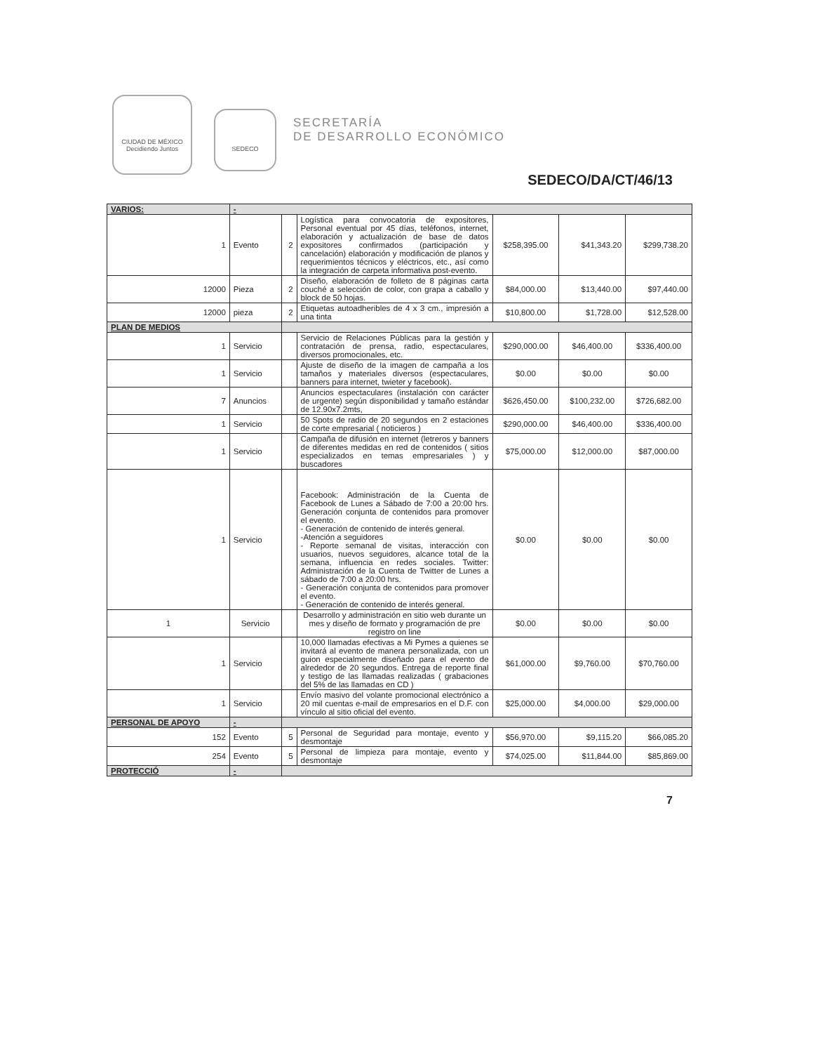CIUDAD DE MÉXICO
Decidiendo Juntos
SEDECO
SECRETARÍA
DE DESARROLLO ECONÓMICO
SEDECO/DA/CT/46/13
| VARIOS: | - | | | | | |
| 1 | Evento | 2 | Logística para convocatoria de expositores, Personal eventual por 45 días, teléfonos, internet, elaboración y actualización de base de datos expositores confirmados (participación y cancelación) elaboración y modificación de planos y requerimientos técnicos y eléctricos, etc., así como la integración de carpeta informativa post-evento. | $258,395.00 | $41,343.20 | $299,738.20 |
| 12000 | Pieza | 2 | Diseño, elaboración de folleto de 8 páginas carta couché a selección de color, con grapa a caballo y block de 50 hojas. | $84,000.00 | $13,440.00 | $97,440.00 |
| 12000 | pieza | 2 | Etiquetas autoadheribles de 4 x 3 cm., impresión a una tinta | $10,800.00 | $1,728.00 | $12,528.00 |
| PLAN DE MEDIOS | | | | | | |
| 1 | Servicio | | Servicio de Relaciones Públicas para la gestión y contratación de prensa, radio, espectaculares, diversos promocionales, etc. | $290,000.00 | $46,400.00 | $336,400.00 |
| 1 | Servicio | | Ajuste de diseño de la imagen de campaña a los tamaños y materiales diversos (espectaculares, banners para internet, twieter y facebook). | $0.00 | $0.00 | $0.00 |
| 7 | Anuncios | | Anuncios espectaculares (instalación con carácter de urgente) según disponibilidad y tamaño estándar de 12.90x7.2mts, | $626,450.00 | $100,232.00 | $726,682.00 |
| 1 | Servicio | | 50 Spots de radio de 20 segundos en 2 estaciones de corte empresarial ( noticieros ) | $290,000.00 | $46,400.00 | $336,400.00 |
| 1 | Servicio | | Campaña de difusión en internet (letreros y banners de diferentes medidas en red de contenidos ( sitios especializados en temas empresariales ) y buscadores | $75,000.00 | $12,000.00 | $87,000.00 |
| 1 | Servicio | | Facebook: Administración de la Cuenta de Facebook de Lunes a Sábado de 7:00 a 20:00 hrs. Generación conjunta de contenidos para promover el evento. - Generación de contenido de interés general. -Atención a seguidores - Reporte semanal de visitas, interacción con usuarios, nuevos seguidores, alcance total de la semana, influencia en redes sociales. Twitter: Administración de la Cuenta de Twitter de Lunes a sábado de 7:00 a 20:00 hrs. - Generación conjunta de contenidos para promover el evento. - Generación de contenido de interés general. | $0.00 | $0.00 | $0.00 |
| 1 | Servicio | | Desarrollo y administración en sitio web durante un mes y diseño de formato y programación de pre registro on line | $0.00 | $0.00 | $0.00 |
| 1 | Servicio | | 10,000 llamadas efectivas a Mi Pymes a quienes se invitará al evento de manera personalizada, con un guion especialmente diseñado para el evento de alrededor de 20 segundos. Entrega de reporte final y testigo de las llamadas realizadas ( grabaciones del 5% de las llamadas en CD ) | $61,000.00 | $9,760.00 | $70,760.00 |
| 1 | Servicio | | Envío masivo del volante promocional electrónico a 20 mil cuentas e-mail de empresarios en el D.F. con vínculo al sitio oficial del evento. | $25,000.00 | $4,000.00 | $29,000.00 |
| PERSONAL DE APOYO | - | | | | | |
| 152 | Evento | 5 | Personal de Seguridad para montaje, evento y desmontaje | $56,970.00 | $9,115.20 | $66,085.20 |
| 254 | Evento | 5 | Personal de limpieza para montaje, evento y desmontaje | $74,025.00 | $11,844.00 | $85,869.00 |
| PROTECCIÓ | - | | | | | |
7